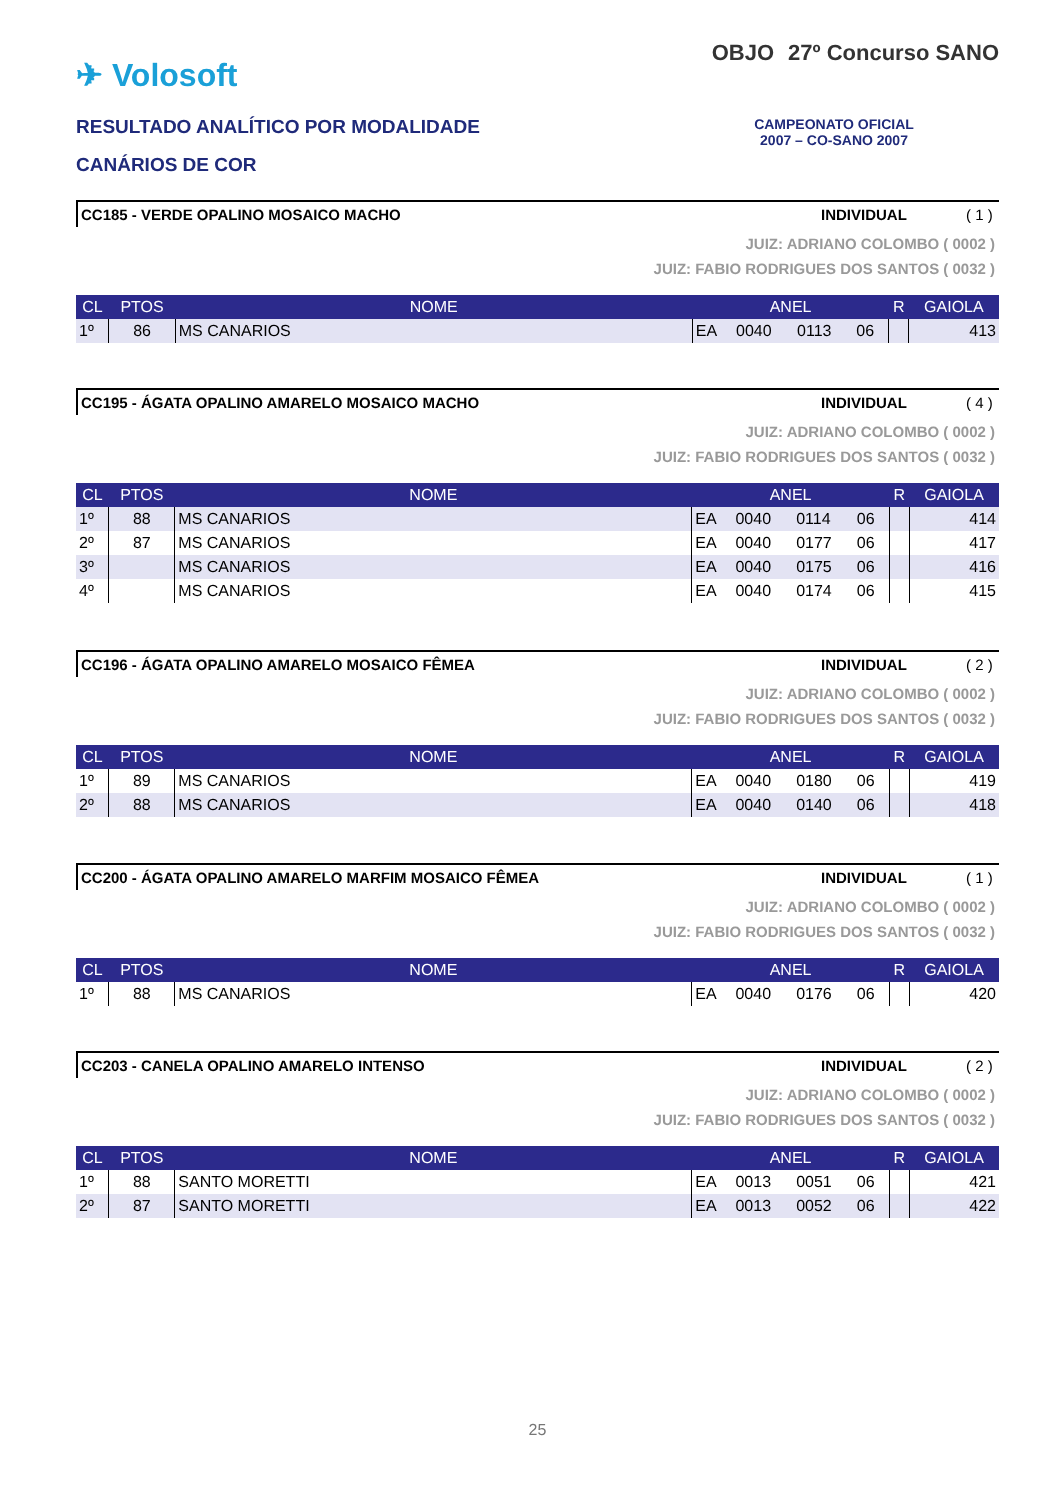✈ Volosoft
RESULTADO ANALÍTICO POR MODALIDADE
CANÁRIOS DE COR
OBJO 27º Concurso SANO
CAMPEONATO OFICIAL
2007 – CO-SANO 2007
CC185 - VERDE OPALINO MOSAICO MACHO INDIVIDUAL ( 1 )
JUIZ: ADRIANO COLOMBO ( 0002 )
JUIZ: FABIO RODRIGUES DOS SANTOS ( 0032 )
| CL | PTOS | NOME | ANEL | | | | R | GAIOLA |
| --- | --- | --- | --- | --- | --- | --- | --- | --- |
| 1º | 86 | MS CANARIOS | EA | 0040 | 0113 | 06 | | 413 |
CC195 - ÁGATA OPALINO AMARELO MOSAICO MACHO INDIVIDUAL ( 4 )
JUIZ: ADRIANO COLOMBO ( 0002 )
JUIZ: FABIO RODRIGUES DOS SANTOS ( 0032 )
| CL | PTOS | NOME | ANEL | | | | R | GAIOLA |
| --- | --- | --- | --- | --- | --- | --- | --- | --- |
| 1º | 88 | MS CANARIOS | EA | 0040 | 0114 | 06 | | 414 |
| 2º | 87 | MS CANARIOS | EA | 0040 | 0177 | 06 | | 417 |
| 3º | | MS CANARIOS | EA | 0040 | 0175 | 06 | | 416 |
| 4º | | MS CANARIOS | EA | 0040 | 0174 | 06 | | 415 |
CC196 - ÁGATA OPALINO AMARELO MOSAICO FÊMEA INDIVIDUAL ( 2 )
JUIZ: ADRIANO COLOMBO ( 0002 )
JUIZ: FABIO RODRIGUES DOS SANTOS ( 0032 )
| CL | PTOS | NOME | ANEL | | | | R | GAIOLA |
| --- | --- | --- | --- | --- | --- | --- | --- | --- |
| 1º | 89 | MS CANARIOS | EA | 0040 | 0180 | 06 | | 419 |
| 2º | 88 | MS CANARIOS | EA | 0040 | 0140 | 06 | | 418 |
CC200 - ÁGATA OPALINO AMARELO MARFIM MOSAICO FÊMEA INDIVIDUAL ( 1 )
JUIZ: ADRIANO COLOMBO ( 0002 )
JUIZ: FABIO RODRIGUES DOS SANTOS ( 0032 )
| CL | PTOS | NOME | ANEL | | | | R | GAIOLA |
| --- | --- | --- | --- | --- | --- | --- | --- | --- |
| 1º | 88 | MS CANARIOS | EA | 0040 | 0176 | 06 | | 420 |
CC203 - CANELA OPALINO AMARELO INTENSO INDIVIDUAL ( 2 )
JUIZ: ADRIANO COLOMBO ( 0002 )
JUIZ: FABIO RODRIGUES DOS SANTOS ( 0032 )
| CL | PTOS | NOME | ANEL | | | | R | GAIOLA |
| --- | --- | --- | --- | --- | --- | --- | --- | --- |
| 1º | 88 | SANTO MORETTI | EA | 0013 | 0051 | 06 | | 421 |
| 2º | 87 | SANTO MORETTI | EA | 0013 | 0052 | 06 | | 422 |
25